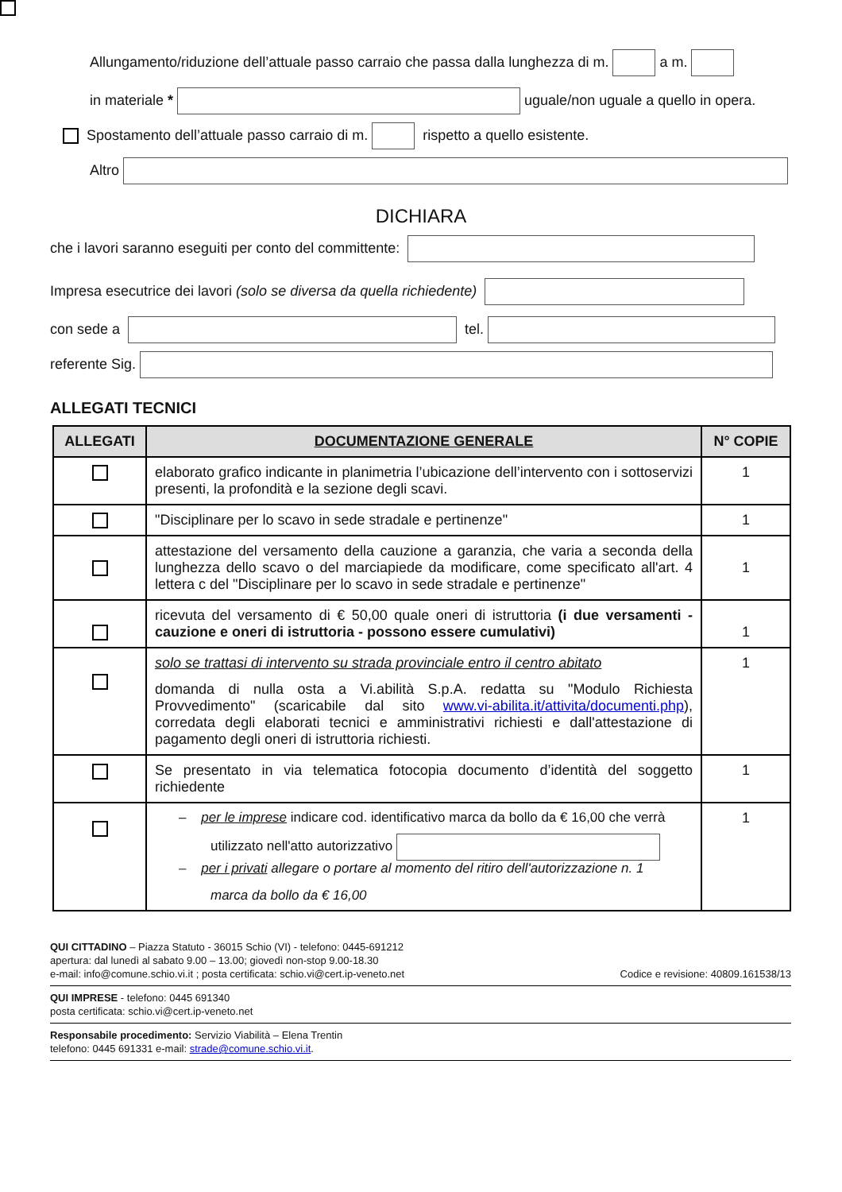Allungamento/riduzione dell’attuale passo carraio che passa dalla lunghezza di m. a m.
in materiale * uguale/non uguale a quello in opera.
Spostamento dell’attuale passo carraio di m. rispetto a quello esistente.
Altro
DICHIARA
che i lavori saranno eseguiti per conto del committente:
Impresa esecutrice dei lavori (solo se diversa da quella richiedente)
con sede a tel.
referente Sig.
ALLEGATI TECNICI
| ALLEGATI | DOCUMENTAZIONE GENERALE | N° COPIE |
| --- | --- | --- |
| | elaborato grafico indicante in planimetria l’ubicazione dell’intervento con i sottoservizi presenti, la profondità e la sezione degli scavi. | 1 |
| | "Disciplinare per lo scavo in sede stradale e pertinenze" | 1 |
| | attestazione del versamento della cauzione a garanzia, che varia a seconda della lunghezza dello scavo o del marciapiede da modificare, come specificato all'art. 4 lettera c del "Disciplinare per lo scavo in sede stradale e pertinenze" | 1 |
| | ricevuta del versamento di € 50,00 quale oneri di istruttoria (i due versamenti - cauzione e oneri di istruttoria - possono essere cumulativi) | 1 |
| | solo se trattasi di intervento su strada provinciale entro il centro abitato domanda di nulla osta a Vi.abilità S.p.A. redatta su "Modulo Richiesta Provvedimento" (scaricabile dal sito www.vi-abilita.it/attivita/documenti.php ), corredata degli elaborati tecnici e amministrativi richiesti e dall'attestazione di pagamento degli oneri di istruttoria richiesti. | 1 |
| | Se presentato in via telematica fotocopia documento d’identità del soggetto richiedente | 1 |
| | – per le imprese indicare cod. identificativo marca da bollo da € 16,00 che verrà utilizzato nell'atto autorizzativo – per i privati allegare o portare al momento del ritiro dell'autorizzazione n. 1 marca da bollo da € 16,00 | 1 |
QUI CITTADINO – Piazza Statuto - 36015 Schio (VI) - telefono: 0445-691212
apertura: dal lunedì al sabato 9.00 – 13.00; giovedì non-stop 9.00-18.30
e-mail: info@comune.schio.vi.it ; posta certificata: schio.vi@cert.ip-veneto.net Codice e revisione: 40809.161538/13
QUI IMPRESE - telefono: 0445 691340
posta certificata: schio.vi@cert.ip-veneto.net
Responsabile procedimento: Servizio Viabilità – Elena Trentin
telefono: 0445 691331 e-mail: strade@comune.schio.vi.it.